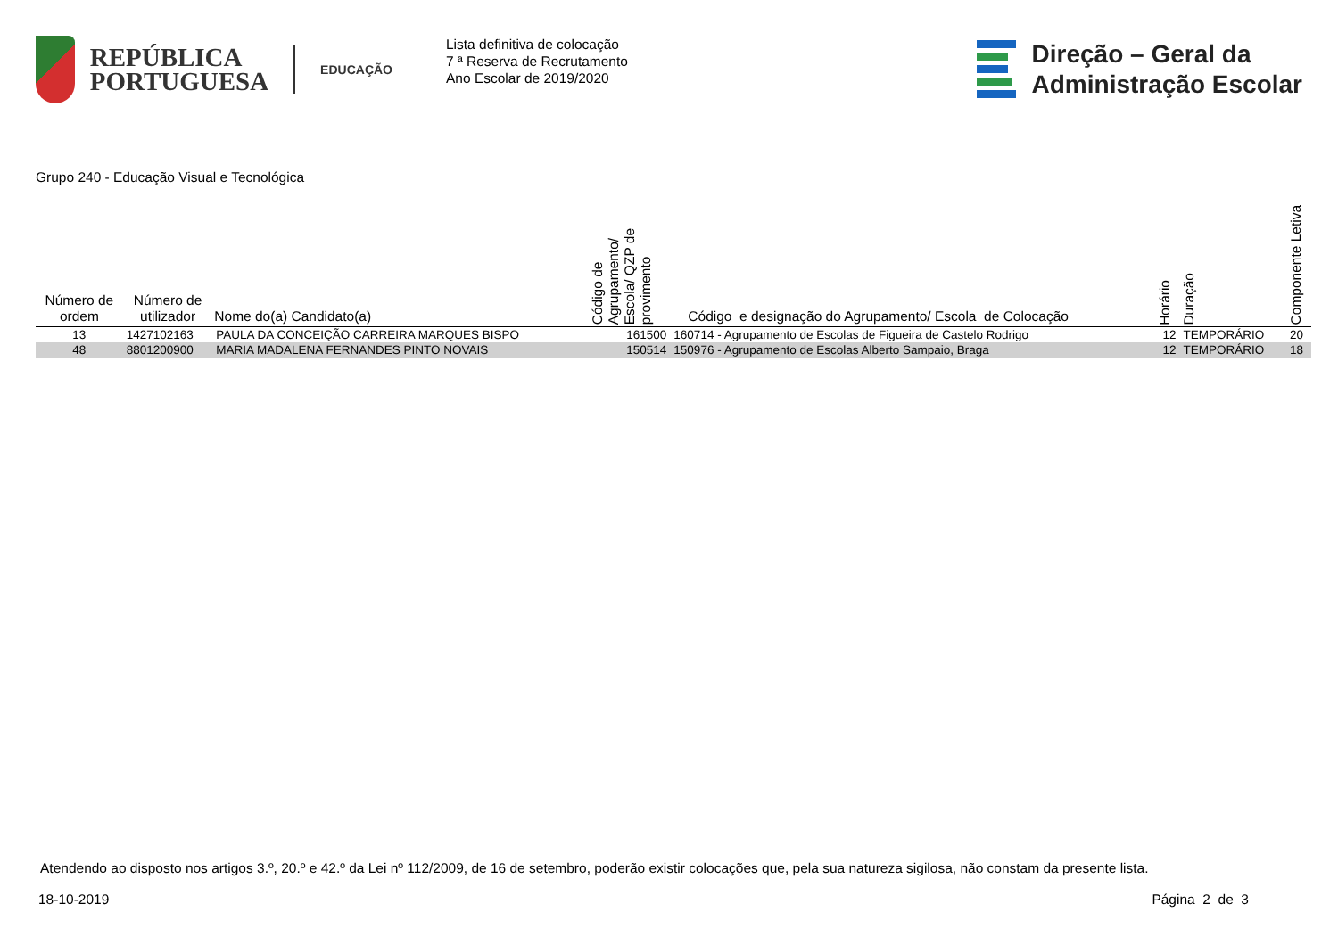REPÚBLICA
PORTUGUESA
EDUCAÇÃO
Lista definitiva de colocação
7 ª Reserva de Recrutamento
Ano Escolar de 2019/2020
Direção – Geral da
Administração Escolar
Grupo 240 - Educação Visual e Tecnológica
| Número de ordem | Número de utilizador | Nome do(a) Candidato(a) | Código de Agrupamento/ Escola/ QZP de provimento | Código e designação do Agrupamento/ Escola de Colocação | Horário | Duração | Componente Letiva |
| --- | --- | --- | --- | --- | --- | --- | --- |
| 13 | 1427102163 | PAULA DA CONCEIÇÃO CARREIRA MARQUES BISPO | 161500 | 160714 - Agrupamento de Escolas de Figueira de Castelo Rodrigo | 12 | TEMPORÁRIO | 20 |
| 48 | 8801200900 | MARIA MADALENA FERNANDES PINTO NOVAIS | 150514 | 150976 - Agrupamento de Escolas Alberto Sampaio, Braga | 12 | TEMPORÁRIO | 18 |
Atendendo ao disposto nos artigos 3.º, 20.º e 42.º da Lei nº 112/2009, de 16 de setembro, poderão existir colocações que, pela sua natureza sigilosa, não constam da presente lista.
18-10-2019 Página 2 de 3